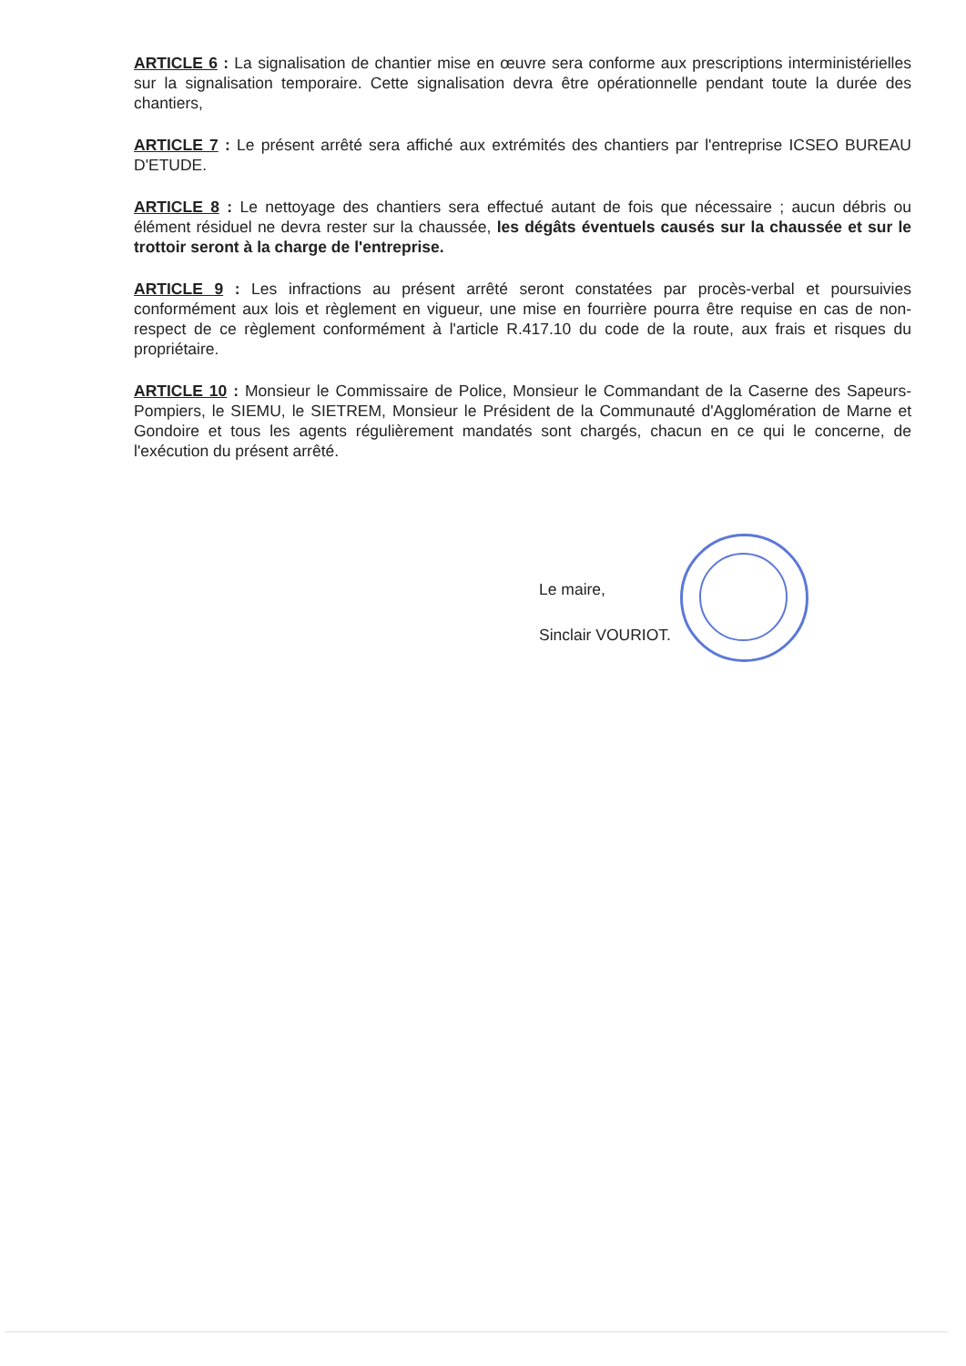ARTICLE 6 : La signalisation de chantier mise en œuvre sera conforme aux prescriptions interministérielles sur la signalisation temporaire. Cette signalisation devra être opérationnelle pendant toute la durée des chantiers,
ARTICLE 7 : Le présent arrêté sera affiché aux extrémités des chantiers par l'entreprise ICSEO BUREAU D'ETUDE.
ARTICLE 8 : Le nettoyage des chantiers sera effectué autant de fois que nécessaire ; aucun débris ou élément résiduel ne devra rester sur la chaussée, les dégâts éventuels causés sur la chaussée et sur le trottoir seront à la charge de l'entreprise.
ARTICLE 9 : Les infractions au présent arrêté seront constatées par procès-verbal et poursuivies conformément aux lois et règlement en vigueur, une mise en fourrière pourra être requise en cas de non-respect de ce règlement conformément à l'article R.417.10 du code de la route, aux frais et risques du propriétaire.
ARTICLE 10 : Monsieur le Commissaire de Police, Monsieur le Commandant de la Caserne des Sapeurs-Pompiers, le SIEMU, le SIETREM, Monsieur le Président de la Communauté d'Agglomération de Marne et Gondoire et tous les agents régulièrement mandatés sont chargés, chacun en ce qui le concerne, de l'exécution du présent arrêté.
Le maire,
Sinclair VOURIOT.